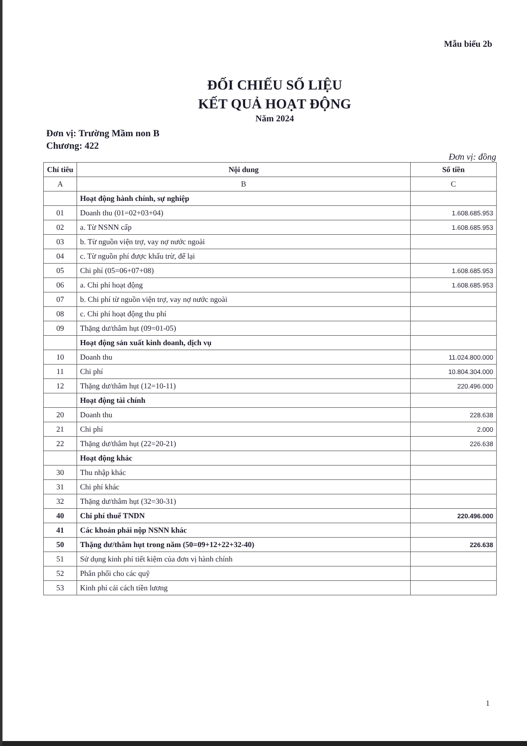Mẫu biểu 2b
ĐỐI CHIẾU SỐ LIỆU
KẾT QUẢ HOẠT ĐỘNG
Năm 2024
Đơn vị: Trường Mầm non B
Chương: 422
Đơn vị: đồng
| Chỉ tiêu | Nội dung | Số tiền |
| --- | --- | --- |
| A | B | C |
| | Hoạt động hành chính, sự nghiệp | |
| 01 | Doanh thu (01=02+03+04) | 1.608.685.953 |
| 02 | a. Từ NSNN cấp | 1.608.685.953 |
| 03 | b. Từ nguồn viện trợ, vay nợ nước ngoài | |
| 04 | c. Từ nguồn phí được khấu trừ, để lại | |
| 05 | Chi phí (05=06+07+08) | 1.608.685.953 |
| 06 | a. Chi phí hoạt động | 1.608.685.953 |
| 07 | b. Chi phí từ nguồn viện trợ, vay nợ nước ngoài | |
| 08 | c. Chi phí hoạt động thu phí | |
| 09 | Thặng dư/thâm hụt (09=01-05) | |
| | Hoạt động sản xuất kinh doanh, dịch vụ | |
| 10 | Doanh thu | 11.024.800.000 |
| 11 | Chi phí | 10.804.304.000 |
| 12 | Thặng dư/thâm hụt (12=10-11) | 220.496.000 |
| | Hoạt động tài chính | |
| 20 | Doanh thu | 228.638 |
| 21 | Chi phí | 2.000 |
| 22 | Thặng dư/thâm hụt (22=20-21) | 226.638 |
| | Hoạt động khác | |
| 30 | Thu nhập khác | |
| 31 | Chi phí khác | |
| 32 | Thặng dư/thâm hụt (32=30-31) | |
| 40 | Chi phí thuế TNDN | 220.496.000 |
| 41 | Các khoản phải nộp NSNN khác | |
| 50 | Thặng dư/thâm hụt trong năm (50=09+12+22+32-40) | 226.638 |
| 51 | Sử dụng kinh phí tiết kiệm của đơn vị hành chính | |
| 52 | Phân phối cho các quỹ | |
| 53 | Kinh phí cải cách tiền lương | |
1